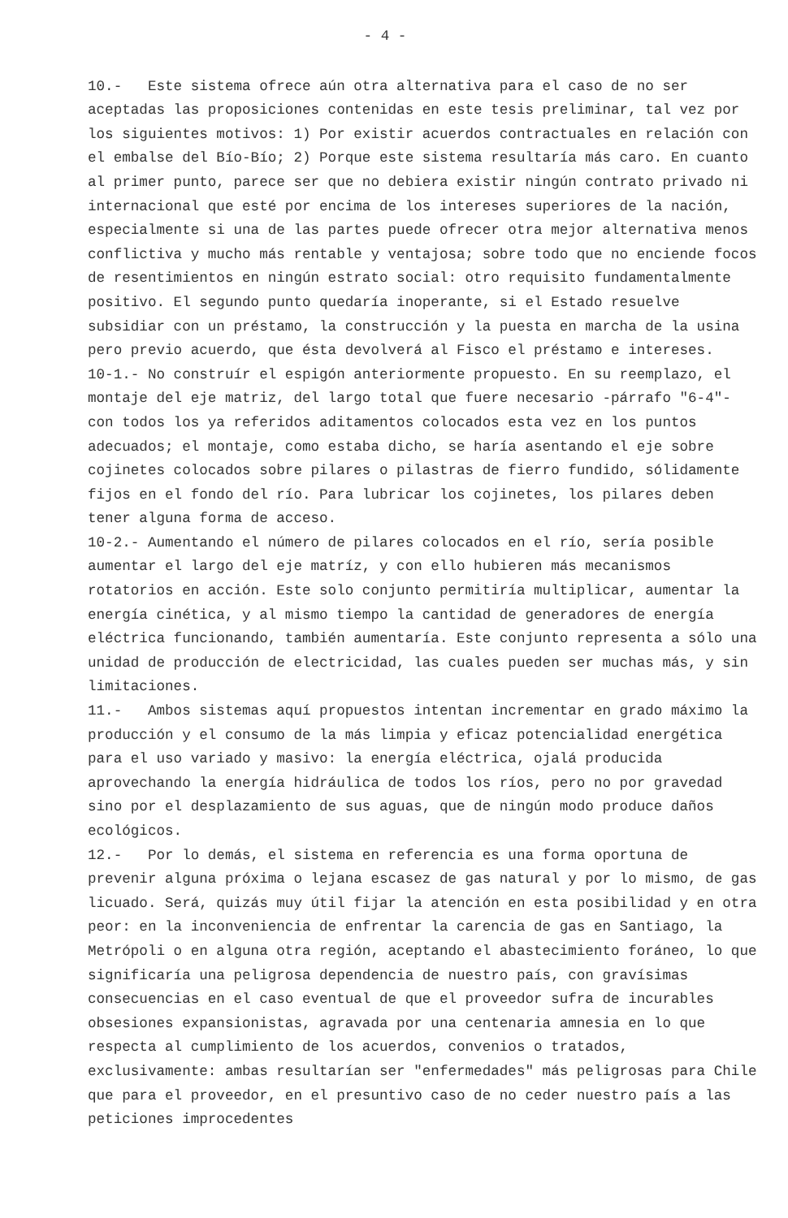- 4 -
10.- Este sistema ofrece aún otra alternativa para el caso de no ser aceptadas las proposiciones contenidas en este tesis preliminar, tal vez por los siguientes motivos: 1) Por existir acuerdos contractuales en relación con el embalse del Bío-Bío; 2) Porque este sistema resultaría más caro. En cuanto al primer punto, parece ser que no debiera existir ningún contrato privado ni internacional que esté por encima de los intereses superiores de la nación, especialmente si una de las partes puede ofrecer otra mejor alternativa menos conflictiva y mucho más rentable y ventajosa; sobre todo que no enciende focos de resentimientos en ningún estrato social: otro requisito fundamentalmente positivo. El segundo punto quedaría inoperante, si el Estado resuelve subsidiar con un préstamo, la construcción y la puesta en marcha de la usina pero previo acuerdo, que ésta devolverá al Fisco el préstamo e intereses.
10-1.- No construír el espigón anteriormente propuesto. En su reemplazo, el montaje del eje matriz, del largo total que fuere necesario -párrafo "6-4"- con todos los ya referidos aditamentos colocados esta vez en los puntos adecuados; el montaje, como estaba dicho, se haría asentando el eje sobre cojinetes colocados sobre pilares o pilastras de fierro fundido, sólidamente fijos en el fondo del río. Para lubricar los cojinetes, los pilares deben tener alguna forma de acceso.
10-2.- Aumentando el número de pilares colocados en el río, sería posible aumentar el largo del eje matríz, y con ello hubieren más mecanismos rotatorios en acción. Este solo conjunto permitiría multiplicar, aumentar la energía cinética, y al mismo tiempo la cantidad de generadores de energía eléctrica funcionando, también aumentaría. Este conjunto representa a sólo una unidad de producción de electricidad, las cuales pueden ser muchas más, y sin limitaciones.
11.- Ambos sistemas aquí propuestos intentan incrementar en grado máximo la producción y el consumo de la más limpia y eficaz potencialidad energética para el uso variado y masivo: la energía eléctrica, ojalá producida aprovechando la energía hidráulica de todos los ríos, pero no por gravedad sino por el desplazamiento de sus aguas, que de ningún modo produce daños ecológicos.
12.- Por lo demás, el sistema en referencia es una forma oportuna de prevenir alguna próxima o lejana escasez de gas natural y por lo mismo, de gas licuado. Será, quizás muy útil fijar la atención en esta posibilidad y en otra peor: en la inconveniencia de enfrentar la carencia de gas en Santiago, la Metrópoli o en alguna otra región, aceptando el abastecimiento foráneo, lo que significaría una peligrosa dependencia de nuestro país, con gravísimas consecuencias en el caso eventual de que el proveedor sufra de incurables obsesiones expansionistas, agravada por una centenaria amnesia en lo que respecta al cumplimiento de los acuerdos, convenios o tratados, exclusivamente: ambas resultarían ser "enfermedades" más peligrosas para Chile que para el proveedor, en el presuntivo caso de no ceder nuestro país a las peticiones improcedentes